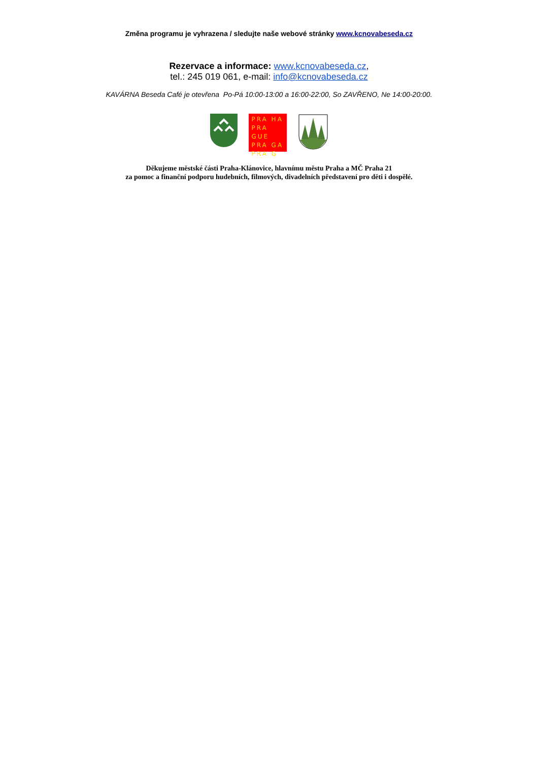Změna programu je vyhrazena / sledujte naše webové stránky www.kcnovabeseda.cz
Rezervace a informace: www.kcnovabeseda.cz,
tel.: 245 019 061, e-mail: info@kcnovabeseda.cz
KAVÁRNA Beseda Café je otevřena Po-Pá 10:00-13:00 a 16:00-22:00, So ZAVŘENO, Ne 14:00-20:00.
PRA HA
PRA GUE
PRA GA
PRA G
Děkujeme městské části Praha-Klánovice, hlavnímu městu Praha a MČ Praha 21
za pomoc a finanční podporu hudebních, filmových, divadelních představení pro děti i dospělé.